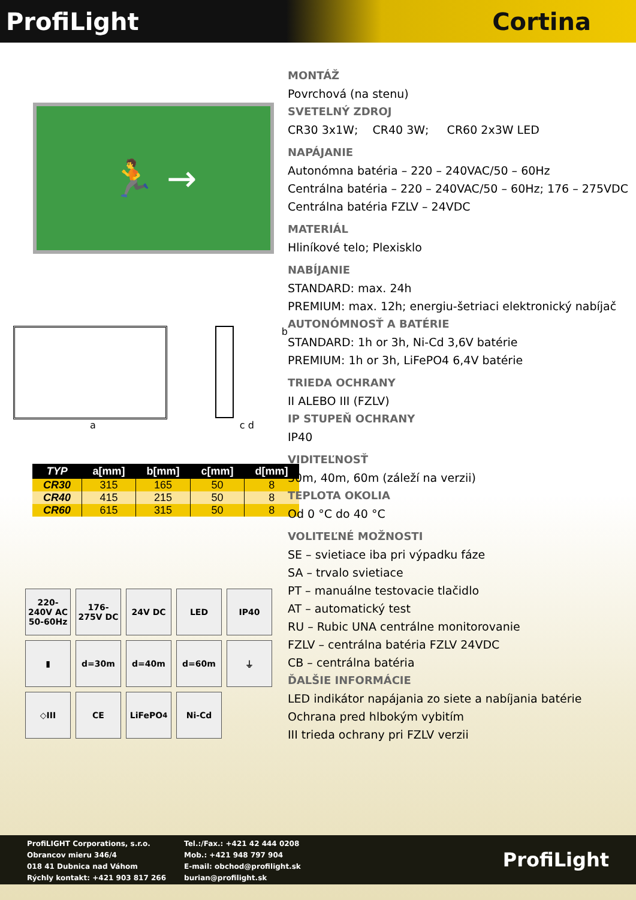ProfiLight Cortina
🏃 →
b
a c d
| TYP | a[mm] | b[mm] | c[mm] | d[mm] |
| --- | --- | --- | --- | --- |
| CR30 | 315 | 165 | 50 | 8 |
| CR40 | 415 | 215 | 50 | 8 |
| CR60 | 615 | 315 | 50 | 8 |
220-240V AC 50-60Hz
176-275V DC
24V DC
LED
IP40
▮
d=30m
d=40m
d=60m
⏚
◇III
CE
LiFePO<sub>4</sub>
Ni-Cd
MONTÁŽ
Povrchová (na stenu)
SVETELNÝ ZDROJ
CR30 3x1W; CR40 3W; CR60 2x3W LED
NAPÁJANIE
Autonómna batéria – 220 – 240VAC/50 – 60Hz
Centrálna batéria – 220 – 240VAC/50 – 60Hz; 176 – 275VDC
Centrálna batéria FZLV – 24VDC
MATERIÁL
Hliníkové telo; Plexisklo
NABÍJANIE
STANDARD: max. 24h
PREMIUM: max. 12h; energiu-šetriaci elektronický nabíjač
AUTONÓMNOSŤ A BATÉRIE
STANDARD: 1h or 3h, Ni-Cd 3,6V batérie
PREMIUM: 1h or 3h, LiFePO4 6,4V batérie
TRIEDA OCHRANY
II ALEBO III (FZLV)
IP STUPEŇ OCHRANY
IP40
VIDITEĽNOSŤ
30m, 40m, 60m (záleží na verzii)
TEPLOTA OKOLIA
Od 0 °C do 40 °C
VOLITEĽNÉ MOŽNOSTI
SE – svietiace iba pri výpadku fáze
SA – trvalo svietiace
PT – manuálne testovacie tlačidlo
AT – automatický test
RU – Rubic UNA centrálne monitorovanie
FZLV – centrálna batéria FZLV 24VDC
CB – centrálna batéria
ĎALŠIE INFORMÁCIE
LED indikátor napájania zo siete a nabíjania batérie
Ochrana pred hlbokým vybitím
III trieda ochrany pri FZLV verzii
ProfiLIGHT Corporations, s.r.o.
Obrancov mieru 346/4
018 41 Dubnica nad Váhom
Rýchly kontakt: +421 903 817 266
Tel.:/Fax.: +421 42 444 0208
Mob.: +421 948 797 904
E-mail: obchod@profilight.sk
burian@profilight.sk
ProfiLight